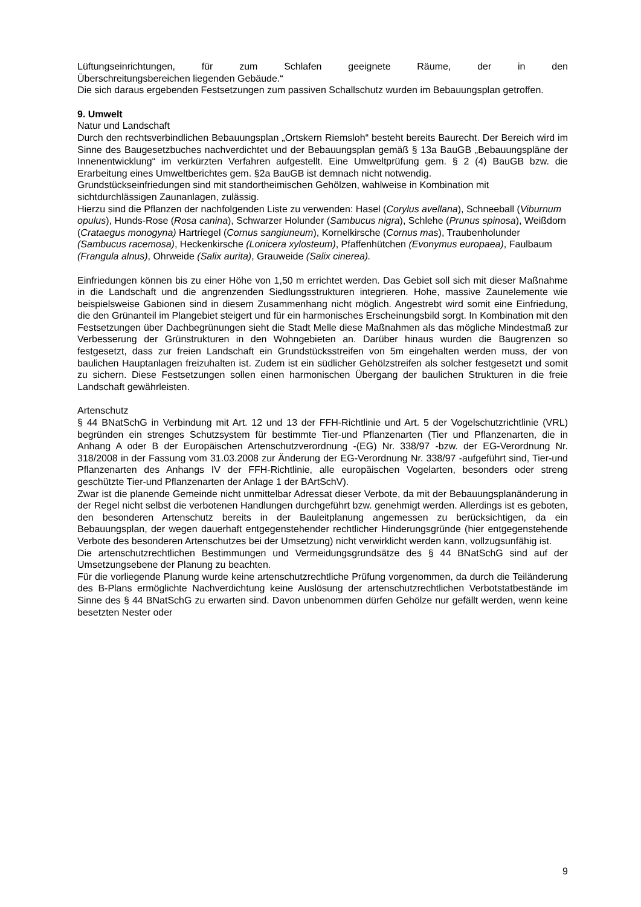Lüftungseinrichtungen, für zum Schlafen geeignete Räume, der in den
Überschreitungsbereichen liegenden Gebäude.“
Die sich daraus ergebenden Festsetzungen zum passiven Schallschutz wurden im Bebauungsplan getroffen.
9. Umwelt
Natur und Landschaft
Durch den rechtsverbindlichen Bebauungsplan „Ortskern Riemsloh“ besteht bereits Baurecht. Der Bereich wird im Sinne des Baugesetzbuches nachverdichtet und der Bebauungsplan gemäß § 13a BauGB „Bebauungspläne der Innenentwicklung“ im verkürzten Verfahren aufgestellt. Eine Umweltprüfung gem. § 2 (4) BauGB bzw. die Erarbeitung eines Umweltberichtes gem. §2a BauGB ist demnach nicht notwendig.
Grundstückseinfriedungen sind mit standortheimischen Gehölzen, wahlweise in Kombination mit sichtdurchlässigen Zaunanlagen, zulässig.
Hierzu sind die Pflanzen der nachfolgenden Liste zu verwenden: Hasel (Corylus avellana), Schneeball (Viburnum opulus), Hunds-Rose (Rosa canina), Schwarzer Holunder (Sambucus nigra), Schlehe (Prunus spinosa), Weißdorn (Crataegus monogyna) Hartriegel (Cornus sangiuneum), Kornelkirsche (Cornus mas), Traubenholunder (Sambucus racemosa), Heckenkirsche (Lonicera xylosteum), Pfaffenhütchen (Evonymus europaea), Faulbaum (Frangula alnus), Ohrweide (Salix aurita), Grauweide (Salix cinerea).
Einfriedungen können bis zu einer Höhe von 1,50 m errichtet werden. Das Gebiet soll sich mit dieser Maßnahme in die Landschaft und die angrenzenden Siedlungsstrukturen integrieren. Hohe, massive Zaunelemente wie beispielsweise Gabionen sind in diesem Zusammenhang nicht möglich. Angestrebt wird somit eine Einfriedung, die den Grünanteil im Plangebiet steigert und für ein harmonisches Erscheinungsbild sorgt. In Kombination mit den Festsetzungen über Dachbegrünungen sieht die Stadt Melle diese Maßnahmen als das mögliche Mindestmaß zur Verbesserung der Grünstrukturen in den Wohngebieten an. Darüber hinaus wurden die Baugrenzen so festgesetzt, dass zur freien Landschaft ein Grundstücksstreifen von 5m eingehalten werden muss, der von baulichen Hauptanlagen freizuhalten ist. Zudem ist ein südlicher Gehölzstreifen als solcher festgesetzt und somit zu sichern. Diese Festsetzungen sollen einen harmonischen Übergang der baulichen Strukturen in die freie Landschaft gewährleisten.
Artenschutz
§ 44 BNatSchG in Verbindung mit Art. 12 und 13 der FFH-Richtlinie und Art. 5 der Vogelschutzrichtlinie (VRL) begründen ein strenges Schutzsystem für bestimmte Tier-und Pflanzenarten (Tier und Pflanzenarten, die in Anhang A oder B der Europäischen Artenschutzverordnung -(EG) Nr. 338/97 -bzw. der EG-Verordnung Nr. 318/2008 in der Fassung vom 31.03.2008 zur Änderung der EG-Verordnung Nr. 338/97 -aufgeführt sind, Tier-und Pflanzenarten des Anhangs IV der FFH-Richtlinie, alle europäischen Vogelarten, besonders oder streng geschützte Tier-und Pflanzenarten der Anlage 1 der BArtSchV).
Zwar ist die planende Gemeinde nicht unmittelbar Adressat dieser Verbote, da mit der Bebauungsplanänderung in der Regel nicht selbst die verbotenen Handlungen durchgeführt bzw. genehmigt werden. Allerdings ist es geboten, den besonderen Artenschutz bereits in der Bauleitplanung angemessen zu berücksichtigen, da ein Bebauungsplan, der wegen dauerhaft entgegenstehender rechtlicher Hinderungsgründe (hier entgegenstehende Verbote des besonderen Artenschutzes bei der Umsetzung) nicht verwirklicht werden kann, vollzugsunfähig ist.
Die artenschutzrechtlichen Bestimmungen und Vermeidungsgrundsätze des § 44 BNatSchG sind auf der Umsetzungsebene der Planung zu beachten.
Für die vorliegende Planung wurde keine artenschutzrechtliche Prüfung vorgenommen, da durch die Teiländerung des B-Plans ermöglichte Nachverdichtung keine Auslösung der artenschutzrechtlichen Verbotstatbestände im Sinne des § 44 BNatSchG zu erwarten sind. Davon unbenommen dürfen Gehölze nur gefällt werden, wenn keine besetzten Nester oder
9